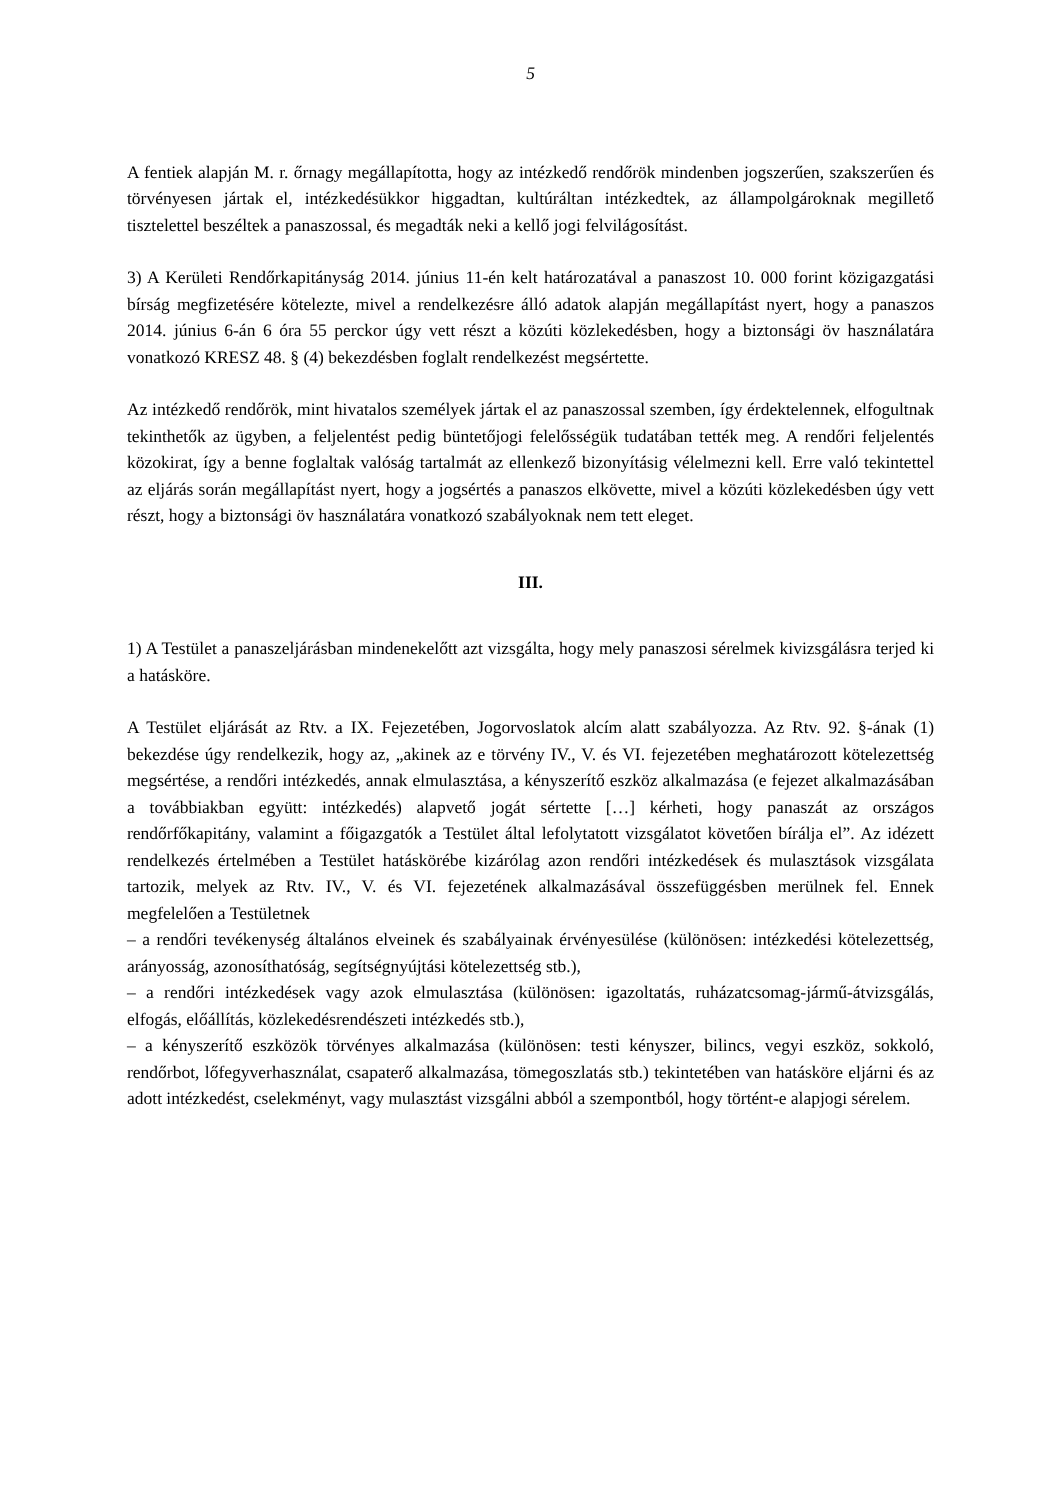5
A fentiek alapján M. r. őrnagy megállapította, hogy az intézkedő rendőrök mindenben jogszerűen, szakszerűen és törvényesen jártak el, intézkedésükkor higgadtan, kultúráltan intézkedtek, az állampolgároknak megillető tisztelettel beszéltek a panaszossal, és megadták neki a kellő jogi felvilágosítást.
3) A Kerületi Rendőrkapitányság 2014. június 11-én kelt határozatával a panaszost 10. 000 forint közigazgatási bírság megfizetésére kötelezte, mivel a rendelkezésre álló adatok alapján megállapítást nyert, hogy a panaszos 2014. június 6-án 6 óra 55 perckor úgy vett részt a közúti közlekedésben, hogy a biztonsági öv használatára vonatkozó KRESZ 48. § (4) bekezdésben foglalt rendelkezést megsértette.
Az intézkedő rendőrök, mint hivatalos személyek jártak el az panaszossal szemben, így érdektelennek, elfogultnak tekinthetők az ügyben, a feljelentést pedig büntetőjogi felelősségük tudatában tették meg. A rendőri feljelentés közokirat, így a benne foglaltak valóság tartalmát az ellenkező bizonyításig vélelmezni kell. Erre való tekintettel az eljárás során megállapítást nyert, hogy a jogsértés a panaszos elkövette, mivel a közúti közlekedésben úgy vett részt, hogy a biztonsági öv használatára vonatkozó szabályoknak nem tett eleget.
III.
1) A Testület a panaszeljárásban mindenekelőtt azt vizsgálta, hogy mely panaszosi sérelmek kivizsgálásra terjed ki a hatásköre.
A Testület eljárását az Rtv. a IX. Fejezetében, Jogorvoslatok alcím alatt szabályozza. Az Rtv. 92. §-ának (1) bekezdése úgy rendelkezik, hogy az, „akinek az e törvény IV., V. és VI. fejezetében meghatározott kötelezettség megsértése, a rendőri intézkedés, annak elmulasztása, a kényszerítő eszköz alkalmazása (e fejezet alkalmazásában a továbbiakban együtt: intézkedés) alapvető jogát sértette […] kérheti, hogy panaszát az országos rendőrfőkapitány, valamint a főigazgatók a Testület által lefolytatott vizsgálatot követően bírálja el”. Az idézett rendelkezés értelmében a Testület hatáskörébe kizárólag azon rendőri intézkedések és mulasztások vizsgálata tartozik, melyek az Rtv. IV., V. és VI. fejezetének alkalmazásával összefüggésben merülnek fel. Ennek megfelelően a Testületnek
– a rendőri tevékenység általános elveinek és szabályainak érvényesülése (különösen: intézkedési kötelezettség, arányosság, azonosíthatóság, segítségnyújtási kötelezettség stb.),
– a rendőri intézkedések vagy azok elmulasztása (különösen: igazoltatás, ruházatcsomag-jármű-átvizsgálás, elfogás, előállítás, közlekedésrendészeti intézkedés stb.),
– a kényszerítő eszközök törvényes alkalmazása (különösen: testi kényszer, bilincs, vegyi eszköz, sokkoló, rendőrbot, lőfegyverhasználat, csapaterő alkalmazása, tömegoszlatás stb.) tekintetében van hatásköre eljárni és az adott intézkedést, cselekményt, vagy mulasztást vizsgálni abból a szempontból, hogy történt-e alapjogi sérelem.